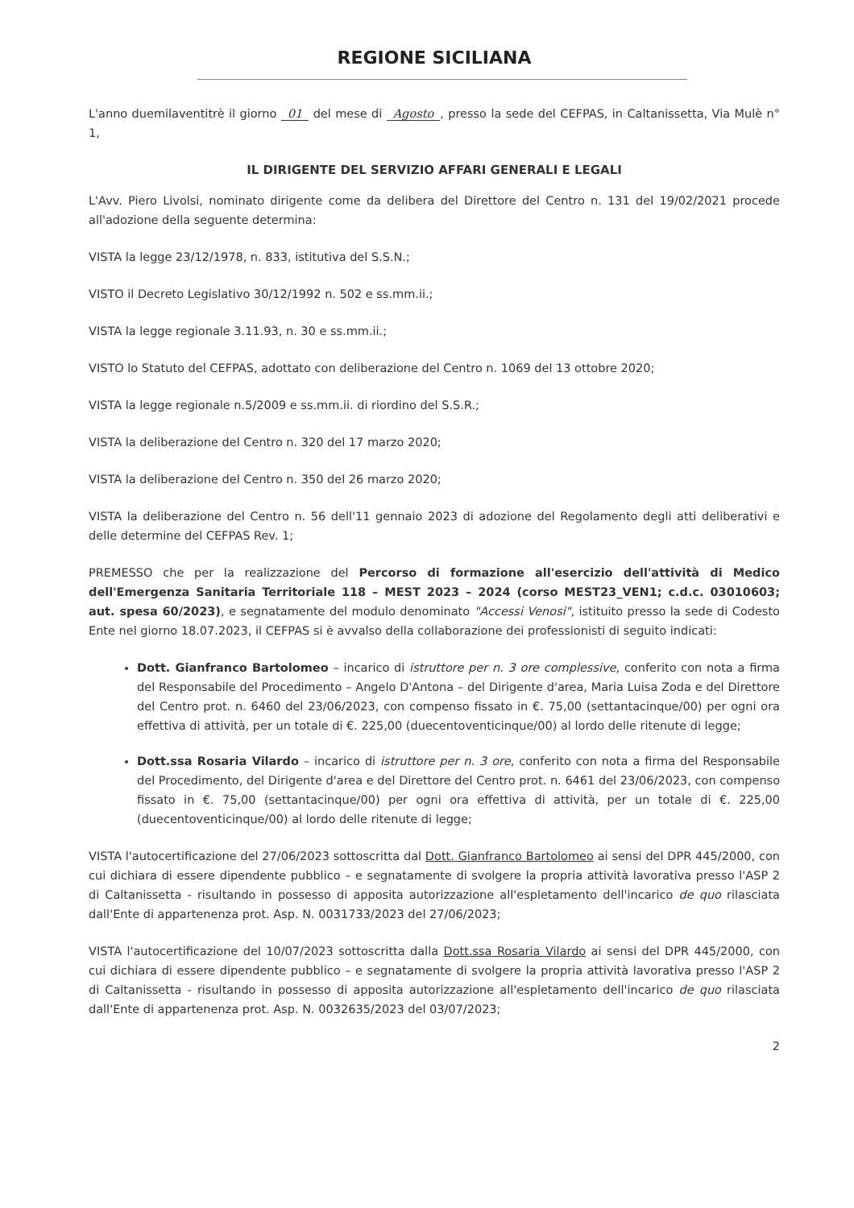REGIONE SICILIANA
L'anno duemilaventitrè il giorno 01 del mese di Agosto, presso la sede del CEFPAS, in Caltanissetta, Via Mulè n° 1,
IL DIRIGENTE DEL SERVIZIO AFFARI GENERALI E LEGALI
L'Avv. Piero Livolsi, nominato dirigente come da delibera del Direttore del Centro n. 131 del 19/02/2021 procede all'adozione della seguente determina:
VISTA la legge 23/12/1978, n. 833, istitutiva del S.S.N.;
VISTO il Decreto Legislativo 30/12/1992 n. 502 e ss.mm.ii.;
VISTA la legge regionale 3.11.93, n. 30 e ss.mm.ii.;
VISTO lo Statuto del CEFPAS, adottato con deliberazione del Centro n. 1069 del 13 ottobre 2020;
VISTA la legge regionale n.5/2009 e ss.mm.ii. di riordino del S.S.R.;
VISTA la deliberazione del Centro n. 320 del 17 marzo 2020;
VISTA la deliberazione del Centro n. 350 del 26 marzo 2020;
VISTA la deliberazione del Centro n. 56 dell'11 gennaio 2023 di adozione del Regolamento degli atti deliberativi e delle determine del CEFPAS Rev. 1;
PREMESSO che per la realizzazione del Percorso di formazione all'esercizio dell'attività di Medico dell'Emergenza Sanitaria Territoriale 118 – MEST 2023 – 2024 (corso MEST23_VEN1; c.d.c. 03010603; aut. spesa 60/2023), e segnatamente del modulo denominato "Accessi Venosi", istituito presso la sede di Codesto Ente nel giorno 18.07.2023, il CEFPAS si è avvalso della collaborazione dei professionisti di seguito indicati:
Dott. Gianfranco Bartolomeo – incarico di istruttore per n. 3 ore complessive, conferito con nota a firma del Responsabile del Procedimento – Angelo D'Antona – del Dirigente d'area, Maria Luisa Zoda e del Direttore del Centro prot. n. 6460 del 23/06/2023, con compenso fissato in €. 75,00 (settantacinque/00) per ogni ora effettiva di attività, per un totale di €. 225,00 (duecentoventicinque/00) al lordo delle ritenute di legge;
Dott.ssa Rosaria Vilardo – incarico di istruttore per n. 3 ore, conferito con nota a firma del Responsabile del Procedimento, del Dirigente d'area e del Direttore del Centro prot. n. 6461 del 23/06/2023, con compenso fissato in €. 75,00 (settantacinque/00) per ogni ora effettiva di attività, per un totale di €. 225,00 (duecentoventicinque/00) al lordo delle ritenute di legge;
VISTA l'autocertificazione del 27/06/2023 sottoscritta dal Dott. Gianfranco Bartolomeo ai sensi del DPR 445/2000, con cui dichiara di essere dipendente pubblico – e segnatamente di svolgere la propria attività lavorativa presso l'ASP 2 di Caltanissetta - risultando in possesso di apposita autorizzazione all'espletamento dell'incarico de quo rilasciata dall'Ente di appartenenza prot. Asp. N. 0031733/2023 del 27/06/2023;
VISTA l'autocertificazione del 10/07/2023 sottoscritta dalla Dott.ssa Rosaria Vilardo ai sensi del DPR 445/2000, con cui dichiara di essere dipendente pubblico – e segnatamente di svolgere la propria attività lavorativa presso l'ASP 2 di Caltanissetta - risultando in possesso di apposita autorizzazione all'espletamento dell'incarico de quo rilasciata dall'Ente di appartenenza prot. Asp. N. 0032635/2023 del 03/07/2023;
2